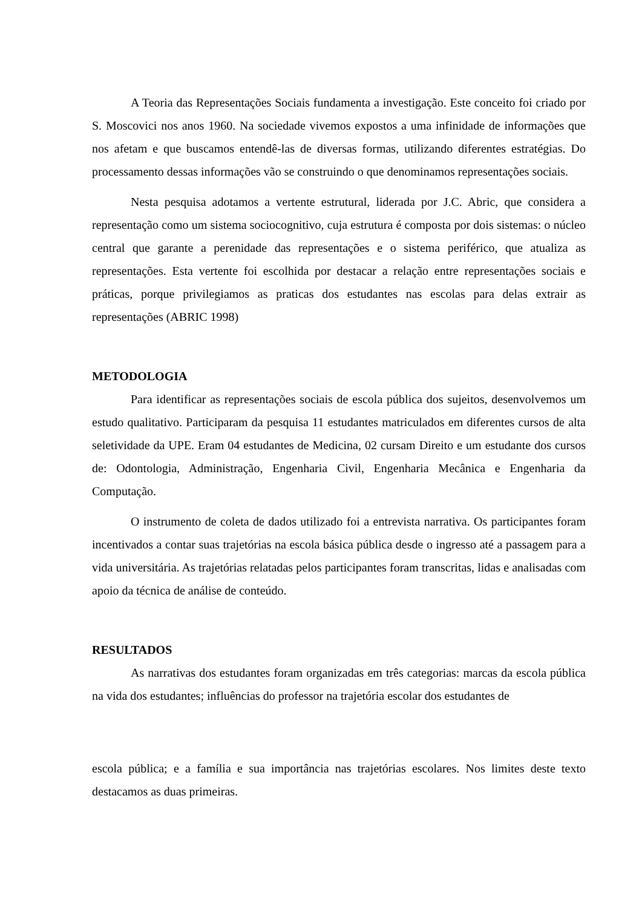A Teoria das Representações Sociais fundamenta a investigação. Este conceito foi criado por S. Moscovici nos anos 1960. Na sociedade vivemos expostos a uma infinidade de informações que nos afetam e que buscamos entendê-las de diversas formas, utilizando diferentes estratégias. Do processamento dessas informações vão se construindo o que denominamos representações sociais.
Nesta pesquisa adotamos a vertente estrutural, liderada por J.C. Abric, que considera a representação como um sistema sociocognitivo, cuja estrutura é composta por dois sistemas: o núcleo central que garante a perenidade das representações e o sistema periférico, que atualiza as representações. Esta vertente foi escolhida por destacar a relação entre representações sociais e práticas, porque privilegiamos as praticas dos estudantes nas escolas para delas extrair as representações (ABRIC 1998)
METODOLOGIA
Para identificar as representações sociais de escola pública dos sujeitos, desenvolvemos um estudo qualitativo. Participaram da pesquisa 11 estudantes matriculados em diferentes cursos de alta seletividade da UPE. Eram 04 estudantes de Medicina, 02 cursam Direito e um estudante dos cursos de: Odontologia, Administração, Engenharia Civil, Engenharia Mecânica e Engenharia da Computação.
O instrumento de coleta de dados utilizado foi a entrevista narrativa. Os participantes foram incentivados a contar suas trajetórias na escola básica pública desde o ingresso até a passagem para a vida universitária. As trajetórias relatadas pelos participantes foram transcritas, lidas e analisadas com apoio da técnica de análise de conteúdo.
RESULTADOS
As narrativas dos estudantes foram organizadas em três categorias: marcas da escola pública na vida dos estudantes; influências do professor na trajetória escolar dos estudantes de
escola pública; e a família e sua importância nas trajetórias escolares. Nos limites deste texto destacamos as duas primeiras.